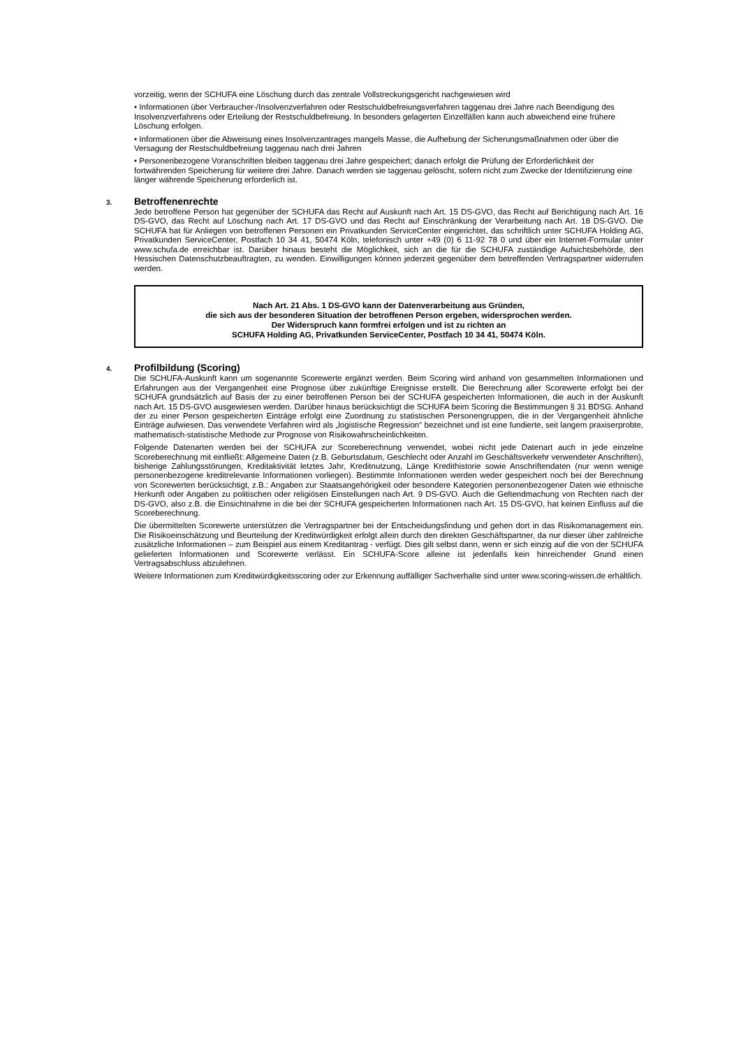vorzeitig, wenn der SCHUFA eine Löschung durch das zentrale Vollstreckungsgericht nachgewiesen wird
• Informationen über Verbraucher-/Insolvenzverfahren oder Restschuldbefreiungsverfahren taggenau drei Jahre nach Beendigung des Insolvenzverfahrens oder Erteilung der Restschuldbefreiung. In besonders gelagerten Einzelfällen kann auch abweichend eine frühere Löschung erfolgen.
• Informationen über die Abweisung eines Insolvenzantrages mangels Masse, die Aufhebung der Sicherungsmaßnahmen oder über die Versagung der Restschuldbefreiung taggenau nach drei Jahren
• Personenbezogene Voranschriften bleiben taggenau drei Jahre gespeichert; danach erfolgt die Prüfung der Erforderlichkeit der fortwährenden Speicherung für weitere drei Jahre. Danach werden sie taggenau gelöscht, sofern nicht zum Zwecke der Identifizierung eine länger währende Speicherung erforderlich ist.
3. Betroffenenrechte
Jede betroffene Person hat gegenüber der SCHUFA das Recht auf Auskunft nach Art. 15 DS-GVO, das Recht auf Berichtigung nach Art. 16 DS-GVO, das Recht auf Löschung nach Art. 17 DS-GVO und das Recht auf Einschränkung der Verarbeitung nach Art. 18 DS-GVO. Die SCHUFA hat für Anliegen von betroffenen Personen ein Privatkunden ServiceCenter eingerichtet, das schriftlich unter SCHUFA Holding AG, Privatkunden ServiceCenter, Postfach 10 34 41, 50474 Köln, telefonisch unter +49 (0) 6 11-92 78 0 und über ein Internet-Formular unter www.schufa.de erreichbar ist. Darüber hinaus besteht die Möglichkeit, sich an die für die SCHUFA zuständige Aufsichtsbehörde, den Hessischen Datenschutzbeauftragten, zu wenden. Einwilligungen können jederzeit gegenüber dem betreffenden Vertragspartner widerrufen werden.
Nach Art. 21 Abs. 1 DS-GVO kann der Datenverarbeitung aus Gründen,
die sich aus der besonderen Situation der betroffenen Person ergeben, widersprochen werden.
Der Widerspruch kann formfrei erfolgen und ist zu richten an
SCHUFA Holding AG, Privatkunden ServiceCenter, Postfach 10 34 41, 50474 Köln.
4. Profilbildung (Scoring)
Die SCHUFA-Auskunft kann um sogenannte Scorewerte ergänzt werden. Beim Scoring wird anhand von gesammelten Informationen und Erfahrungen aus der Vergangenheit eine Prognose über zukünftige Ereignisse erstellt. Die Berechnung aller Scorewerte erfolgt bei der SCHUFA grundsätzlich auf Basis der zu einer betroffenen Person bei der SCHUFA gespeicherten Informationen, die auch in der Auskunft nach Art. 15 DS-GVO ausgewiesen werden. Darüber hinaus berücksichtigt die SCHUFA beim Scoring die Bestimmungen § 31 BDSG. Anhand der zu einer Person gespeicherten Einträge erfolgt eine Zuordnung zu statistischen Personengruppen, die in der Vergangenheit ähnliche Einträge aufwiesen. Das verwendete Verfahren wird als „logistische Regression“ bezeichnet und ist eine fundierte, seit langem praxiserprobte, mathematisch-statistische Methode zur Prognose von Risikowahrscheinlichkeiten.
Folgende Datenarten werden bei der SCHUFA zur Scoreberechnung verwendet, wobei nicht jede Datenart auch in jede einzelne Scoreberechnung mit einfließt: Allgemeine Daten (z.B. Geburtsdatum, Geschlecht oder Anzahl im Geschäftsverkehr verwendeter Anschriften), bisherige Zahlungsstörungen, Kreditaktivität letztes Jahr, Kreditnutzung, Länge Kredithistorie sowie Anschriftendaten (nur wenn wenige personenbezogene kreditrelevante Informationen vorliegen). Bestimmte Informationen werden weder gespeichert noch bei der Berechnung von Scorewerten berücksichtigt, z.B.: Angaben zur Staatsangehörigkeit oder besondere Kategorien personenbezogener Daten wie ethnische Herkunft oder Angaben zu politischen oder religiösen Einstellungen nach Art. 9 DS-GVO. Auch die Geltendmachung von Rechten nach der DS-GVO, also z.B. die Einsichtnahme in die bei der SCHUFA gespeicherten Informationen nach Art. 15 DS-GVO, hat keinen Einfluss auf die Scoreberechnung.
Die übermittelten Scorewerte unterstützen die Vertragspartner bei der Entscheidungsfindung und gehen dort in das Risikomanagement ein. Die Risikoeinschätzung und Beurteilung der Kreditwürdigkeit erfolgt allein durch den direkten Geschäftspartner, da nur dieser über zahlreiche zusätzliche Informationen – zum Beispiel aus einem Kreditantrag - verfügt. Dies gilt selbst dann, wenn er sich einzig auf die von der SCHUFA gelieferten Informationen und Scorewerte verlässt. Ein SCHUFA-Score alleine ist jedenfalls kein hinreichender Grund einen Vertragsabschluss abzulehnen.
Weitere Informationen zum Kreditwürdigkeitsscoring oder zur Erkennung auffälliger Sachverhalte sind unter www.scoring-wissen.de erhältlich.